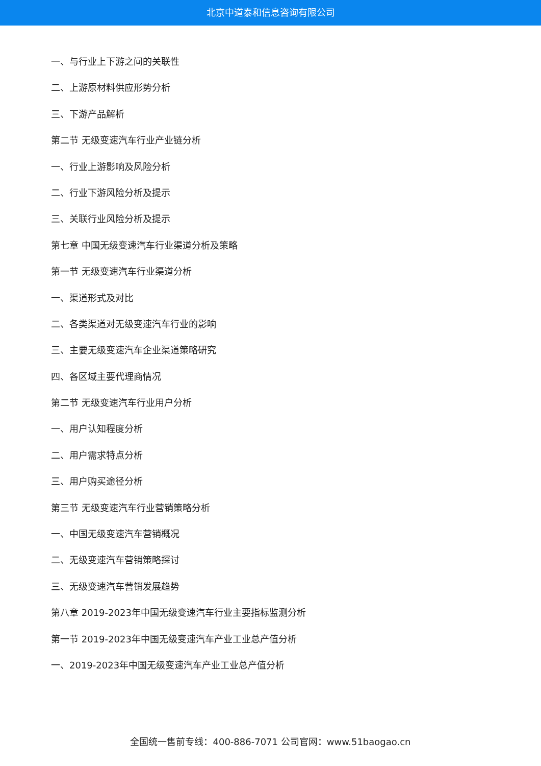北京中道泰和信息咨询有限公司
一、与行业上下游之间的关联性
二、上游原材料供应形势分析
三、下游产品解析
第二节 无级变速汽车行业产业链分析
一、行业上游影响及风险分析
二、行业下游风险分析及提示
三、关联行业风险分析及提示
第七章 中国无级变速汽车行业渠道分析及策略
第一节 无级变速汽车行业渠道分析
一、渠道形式及对比
二、各类渠道对无级变速汽车行业的影响
三、主要无级变速汽车企业渠道策略研究
四、各区域主要代理商情况
第二节 无级变速汽车行业用户分析
一、用户认知程度分析
二、用户需求特点分析
三、用户购买途径分析
第三节 无级变速汽车行业营销策略分析
一、中国无级变速汽车营销概况
二、无级变速汽车营销策略探讨
三、无级变速汽车营销发展趋势
第八章 2019-2023年中国无级变速汽车行业主要指标监测分析
第一节 2019-2023年中国无级变速汽车产业工业总产值分析
一、2019-2023年中国无级变速汽车产业工业总产值分析
全国统一售前专线：400-886-7071 公司官网：www.51baogao.cn